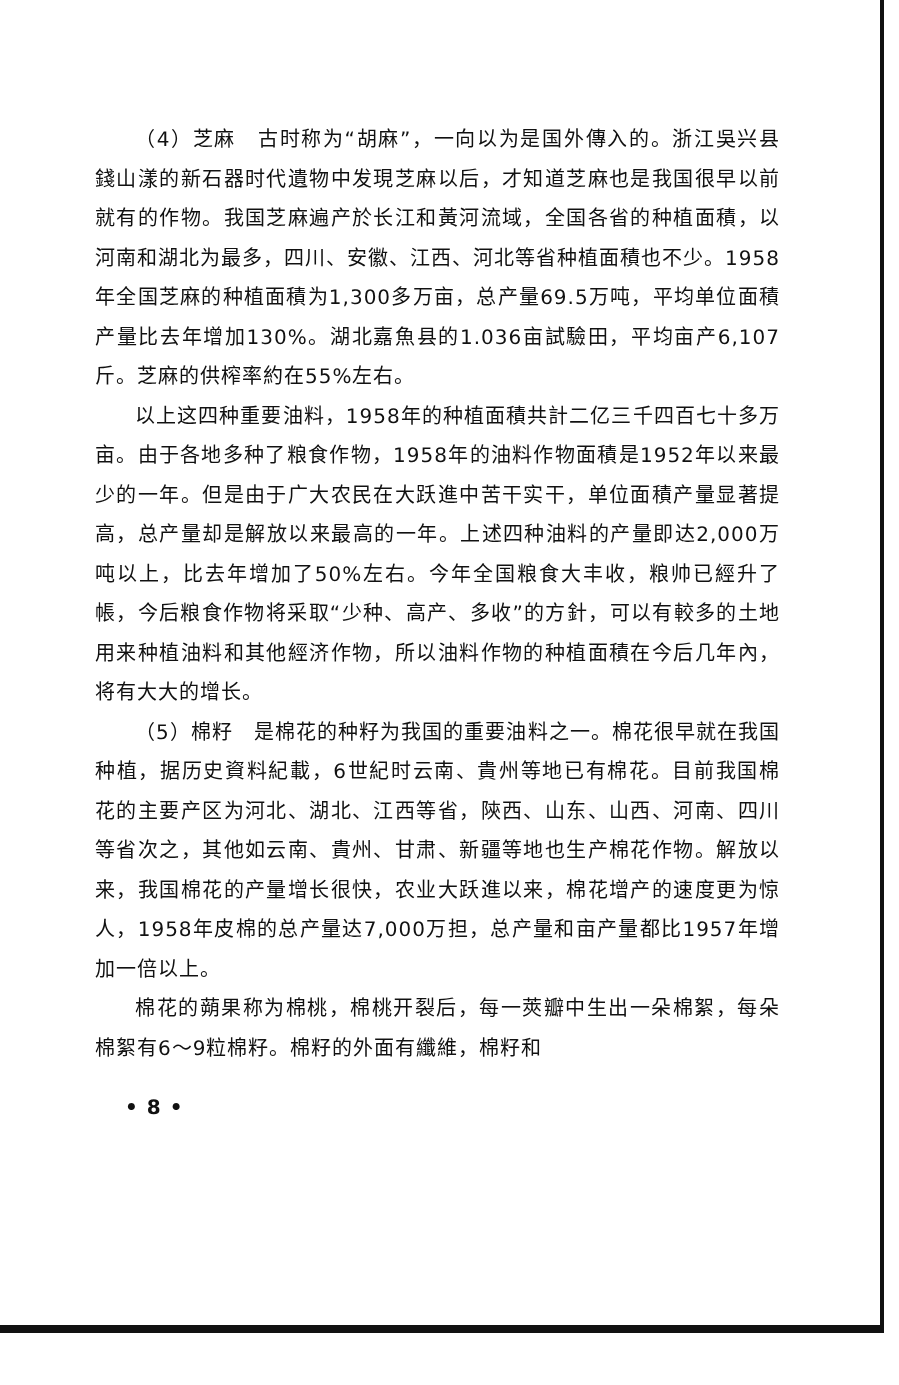（4）芝麻　古时称为“胡麻”，一向以为是国外傳入的。浙江吳兴县錢山漾的新石器时代遺物中发現芝麻以后，才知道芝麻也是我国很早以前就有的作物。我国芝麻遍产於长江和黃河流域，全国各省的种植面積，以河南和湖北为最多，四川、安徽、江西、河北等省种植面積也不少。1958年全国芝麻的种植面積为1,300多万亩，总产量69.5万吨，平均单位面積产量比去年增加130%。湖北嘉魚县的1.036亩試驗田，平均亩产6,107斤。芝麻的供榨率約在55%左右。
以上这四种重要油料，1958年的种植面積共計二亿三千四百七十多万亩。由于各地多种了粮食作物，1958年的油料作物面積是1952年以来最少的一年。但是由于广大农民在大跃進中苦干实干，单位面積产量显著提高，总产量却是解放以来最高的一年。上述四种油料的产量即达2,000万吨以上，比去年增加了50%左右。今年全国粮食大丰收，粮帅已經升了帳，今后粮食作物将采取“少种、高产、多收”的方針，可以有較多的土地用来种植油料和其他經济作物，所以油料作物的种植面積在今后几年內，将有大大的增长。
（5）棉籽　是棉花的种籽为我国的重要油料之一。棉花很早就在我国种植，据历史資料紀載，6世紀时云南、貴州等地已有棉花。目前我国棉花的主要产区为河北、湖北、江西等省，陝西、山东、山西、河南、四川等省次之，其他如云南、貴州、甘肃、新疆等地也生产棉花作物。解放以来，我国棉花的产量增长很快，农业大跃進以来，棉花增产的速度更为惊人，1958年皮棉的总产量达7,000万担，总产量和亩产量都比1957年增加一倍以上。
棉花的蒴果称为棉桃，棉桃开裂后，每一莢瓣中生出一朵棉絮，每朵棉絮有6～9粒棉籽。棉籽的外面有纖維，棉籽和
• 8 •